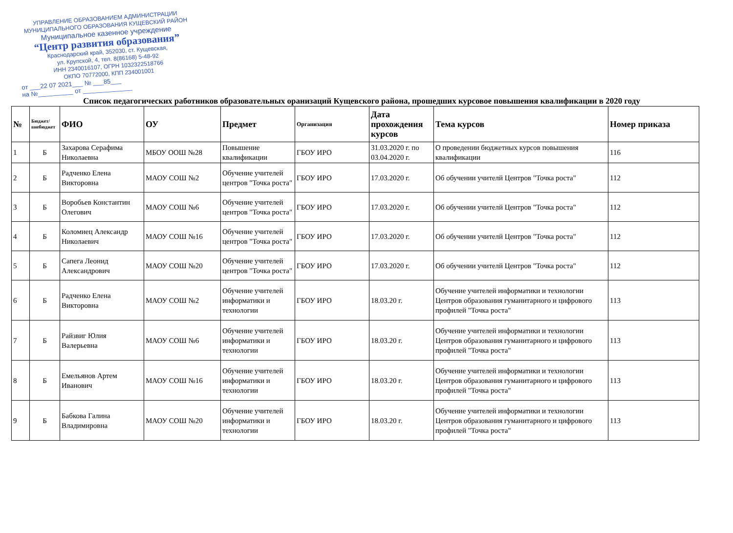УПРАВЛЕНИЕ ОБРАЗОВАНИЕМ АДМИНИСТРАЦИИ
МУНИЦИПАЛЬНОГО ОБРАЗОВАНИЯ КУЩЕВСКИЙ РАЙОН
Муниципальное казенное учреждение
“Центр развития образования”
Краснодарский край, 352030, ст. Кущевская,
ул. Крупской, 4, тел. 8(86168) 5-48-92
ИНН 2340016107, ОГРН 1032322518766
ОКПО 70772000, КПП 234001001
от ___22 07 2021___ № ___85___
на №__________ от ______________
Список педагогических работников образовательных оранизаций Кущевского района, прошедших курсовое повышения квалификации в 2020 году
| № | Бюджет/ внебюджет | ФИО | ОУ | Предмет | Организация | Дата прохождения курсов | Тема курсов | Номер приказа |
| --- | --- | --- | --- | --- | --- | --- | --- | --- |
| 1 | Б | Захарова Серафима Николаевна | МБОУ ООШ №28 | Повышение квалификации | ГБОУ ИРО | 31.03.2020 г. по 03.04.2020 г. | О проведении бюджетных курсов повышения квалификации | 116 |
| 2 | Б | Радченко Елена Викторовна | МАОУ СОШ №2 | Обучение учителей центров "Точка роста" | ГБОУ ИРО | 17.03.2020 г. | Об обучении учителй Центров "Точка роста" | 112 |
| 3 | Б | Воробьев Константин Олегович | МАОУ СОШ №6 | Обучение учителей центров "Точка роста" | ГБОУ ИРО | 17.03.2020 г. | Об обучении учителй Центров "Точка роста" | 112 |
| 4 | Б | Коломиец Александр Николаевич | МАОУ СОШ №16 | Обучение учителей центров "Точка роста" | ГБОУ ИРО | 17.03.2020 г. | Об обучении учителй Центров "Точка роста" | 112 |
| 5 | Б | Сапега Леонид Александрович | МАОУ СОШ №20 | Обучение учителей центров "Точка роста" | ГБОУ ИРО | 17.03.2020 г. | Об обучении учителй Центров "Точка роста" | 112 |
| 6 | Б | Радченко Елена Викторовна | МАОУ СОШ №2 | Обучение учителей информатики и технологии | ГБОУ ИРО | 18.03.20 г. | Обучение учителей информатики и технологии Центров образования гуманитарного и цифрового профилей "Точка роста" | 113 |
| 7 | Б | Райзвиг Юлия Валерьевна | МАОУ СОШ №6 | Обучение учителей информатики и технологии | ГБОУ ИРО | 18.03.20 г. | Обучение учителей информатики и технологии Центров образования гуманитарного и цифрового профилей "Точка роста" | 113 |
| 8 | Б | Емельянов Артем Иванович | МАОУ СОШ №16 | Обучение учителей информатики и технологии | ГБОУ ИРО | 18.03.20 г. | Обучение учителей информатики и технологии Центров образования гуманитарного и цифрового профилей "Точка роста" | 113 |
| 9 | Б | Бабкова Галина Владимировна | МАОУ СОШ №20 | Обучение учителей информатики и технологии | ГБОУ ИРО | 18.03.20 г. | Обучение учителей информатики и технологии Центров образования гуманитарного и цифрового профилей "Точка роста" | 113 |